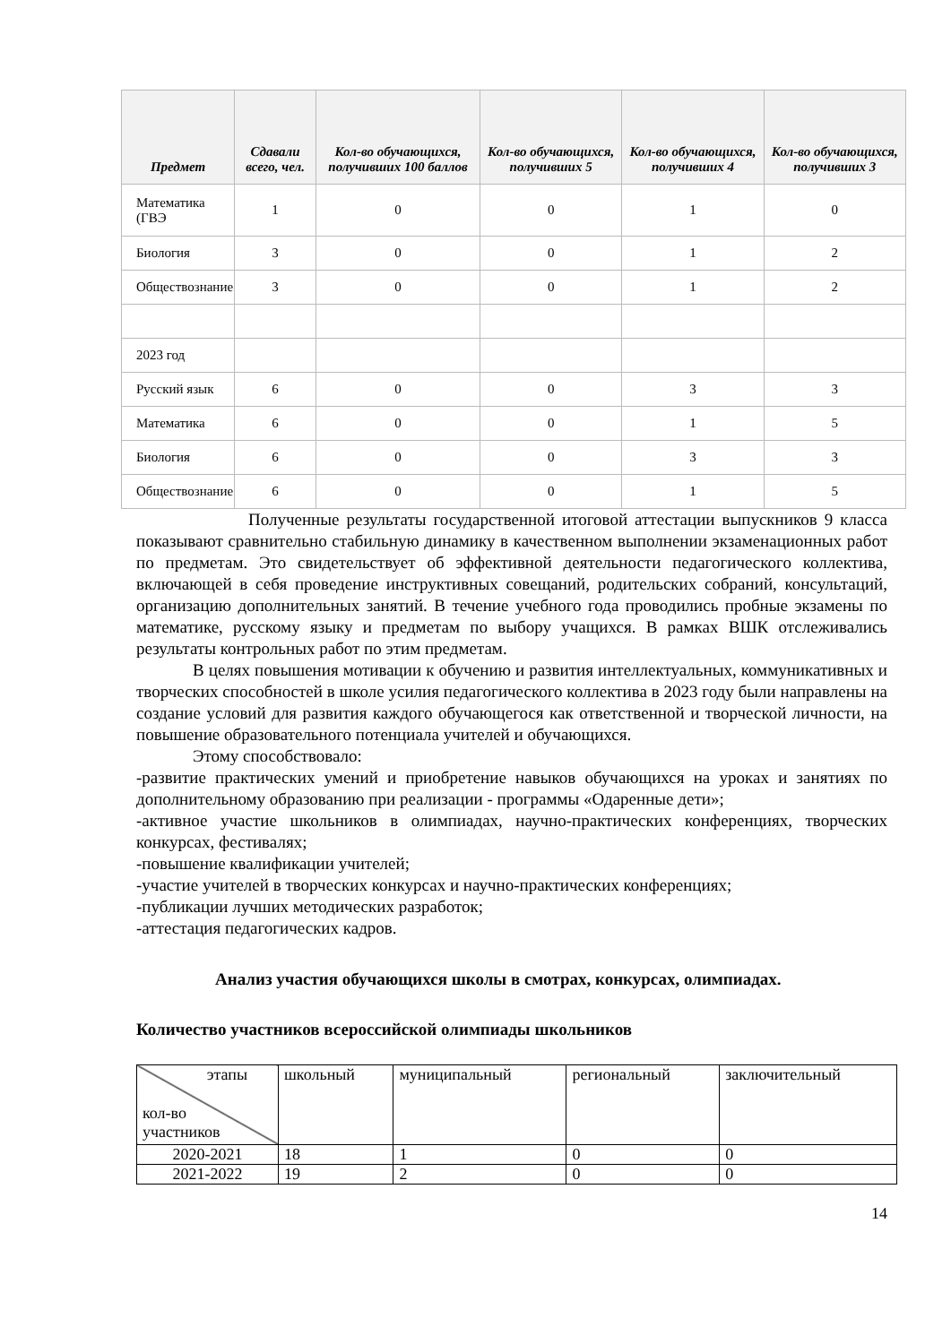| Предмет | Сдавали всего, чел. | Кол-во обучающихся, получивших 100 баллов | Кол-во обучающихся, получивших 5 | Кол-во обучающихся, получивших 4 | Кол-во обучающихся, получивших 3 |
| --- | --- | --- | --- | --- | --- |
| Математика (ГВЭ | 1 | 0 | 0 | 1 | 0 |
| Биология | 3 | 0 | 0 | 1 | 2 |
| Обществознание | 3 | 0 | 0 | 1 | 2 |
| 2023 год | | | | | |
| Русский язык | 6 | 0 | 0 | 3 | 3 |
| Математика | 6 | 0 | 0 | 1 | 5 |
| Биология | 6 | 0 | 0 | 3 | 3 |
| Обществознание | 6 | 0 | 0 | 1 | 5 |
Полученные результаты государственной итоговой аттестации выпускников 9 класса показывают сравнительно стабильную динамику в качественном выполнении экзаменационных работ по предметам. Это свидетельствует об эффективной деятельности педагогического коллектива, включающей в себя проведение инструктивных совещаний, родительских собраний, консультаций, организацию дополнительных занятий. В течение учебного года проводились пробные экзамены по математике, русскому языку и предметам по выбору учащихся. В рамках ВШК отслеживались результаты контрольных работ по этим предметам.
В целях повышения мотивации к обучению и развития интеллектуальных, коммуникативных и творческих способностей в школе усилия педагогического коллектива в 2023 году были направлены на создание условий для развития каждого обучающегося как ответственной и творческой личности, на повышение образовательного потенциала учителей и обучающихся.
Этому способствовало:
-развитие практических умений и приобретение навыков обучающихся на уроках и занятиях по дополнительному образованию при реализации - программы «Одаренные дети»;
-активное участие школьников в олимпиадах, научно-практических конференциях, творческих конкурсах, фестивалях;
-повышение квалификации учителей;
-участие учителей в творческих конкурсах и научно-практических конференциях;
-публикации лучших методических разработок;
-аттестация педагогических кадров.
Анализ участия обучающихся школы в смотрах, конкурсах, олимпиадах.
Количество участников всероссийской олимпиады школьников
| этапы кол-во участников | школьный | муниципальный | региональный | заключительный |
| 2020-2021 | 18 | 1 | 0 | 0 |
| 2021-2022 | 19 | 2 | 0 | 0 |
14